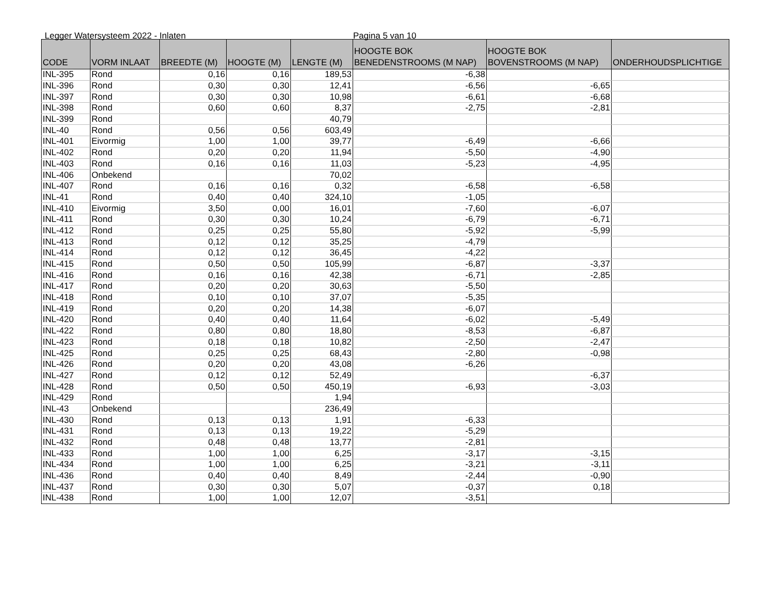Legger Watersysteem 2022 - Inlaten Pagina 5 van 10
| CODE | VORM INLAAT | BREEDTE (M) | HOOGTE (M) | LENGTE (M) | HOOGTE BOK BENEDENSTROOMS (M NAP) | HOOGTE BOK BOVENSTROOMS (M NAP) | ONDERHOUDSPLICHTIGE |
| --- | --- | --- | --- | --- | --- | --- | --- |
| INL-395 | Rond | 0,16 | 0,16 | 189,53 | -6,38 | | |
| INL-396 | Rond | 0,30 | 0,30 | 12,41 | -6,56 | -6,65 | |
| INL-397 | Rond | 0,30 | 0,30 | 10,98 | -6,61 | -6,68 | |
| INL-398 | Rond | 0,60 | 0,60 | 8,37 | -2,75 | -2,81 | |
| INL-399 | Rond | | | 40,79 | | | |
| INL-40 | Rond | 0,56 | 0,56 | 603,49 | | | |
| INL-401 | Eivormig | 1,00 | 1,00 | 39,77 | -6,49 | -6,66 | |
| INL-402 | Rond | 0,20 | 0,20 | 11,94 | -5,50 | -4,90 | |
| INL-403 | Rond | 0,16 | 0,16 | 11,03 | -5,23 | -4,95 | |
| INL-406 | Onbekend | | | 70,02 | | | |
| INL-407 | Rond | 0,16 | 0,16 | 0,32 | -6,58 | -6,58 | |
| INL-41 | Rond | 0,40 | 0,40 | 324,10 | -1,05 | | |
| INL-410 | Eivormig | 3,50 | 0,00 | 16,01 | -7,60 | -6,07 | |
| INL-411 | Rond | 0,30 | 0,30 | 10,24 | -6,79 | -6,71 | |
| INL-412 | Rond | 0,25 | 0,25 | 55,80 | -5,92 | -5,99 | |
| INL-413 | Rond | 0,12 | 0,12 | 35,25 | -4,79 | | |
| INL-414 | Rond | 0,12 | 0,12 | 36,45 | -4,22 | | |
| INL-415 | Rond | 0,50 | 0,50 | 105,99 | -6,87 | -3,37 | |
| INL-416 | Rond | 0,16 | 0,16 | 42,38 | -6,71 | -2,85 | |
| INL-417 | Rond | 0,20 | 0,20 | 30,63 | -5,50 | | |
| INL-418 | Rond | 0,10 | 0,10 | 37,07 | -5,35 | | |
| INL-419 | Rond | 0,20 | 0,20 | 14,38 | -6,07 | | |
| INL-420 | Rond | 0,40 | 0,40 | 11,64 | -6,02 | -5,49 | |
| INL-422 | Rond | 0,80 | 0,80 | 18,80 | -8,53 | -6,87 | |
| INL-423 | Rond | 0,18 | 0,18 | 10,82 | -2,50 | -2,47 | |
| INL-425 | Rond | 0,25 | 0,25 | 68,43 | -2,80 | -0,98 | |
| INL-426 | Rond | 0,20 | 0,20 | 43,08 | -6,26 | | |
| INL-427 | Rond | 0,12 | 0,12 | 52,49 | | -6,37 | |
| INL-428 | Rond | 0,50 | 0,50 | 450,19 | -6,93 | -3,03 | |
| INL-429 | Rond | | | 1,94 | | | |
| INL-43 | Onbekend | | | 236,49 | | | |
| INL-430 | Rond | 0,13 | 0,13 | 1,91 | -6,33 | | |
| INL-431 | Rond | 0,13 | 0,13 | 19,22 | -5,29 | | |
| INL-432 | Rond | 0,48 | 0,48 | 13,77 | -2,81 | | |
| INL-433 | Rond | 1,00 | 1,00 | 6,25 | -3,17 | -3,15 | |
| INL-434 | Rond | 1,00 | 1,00 | 6,25 | -3,21 | -3,11 | |
| INL-436 | Rond | 0,40 | 0,40 | 8,49 | -2,44 | -0,90 | |
| INL-437 | Rond | 0,30 | 0,30 | 5,07 | -0,37 | 0,18 | |
| INL-438 | Rond | 1,00 | 1,00 | 12,07 | -3,51 | | |